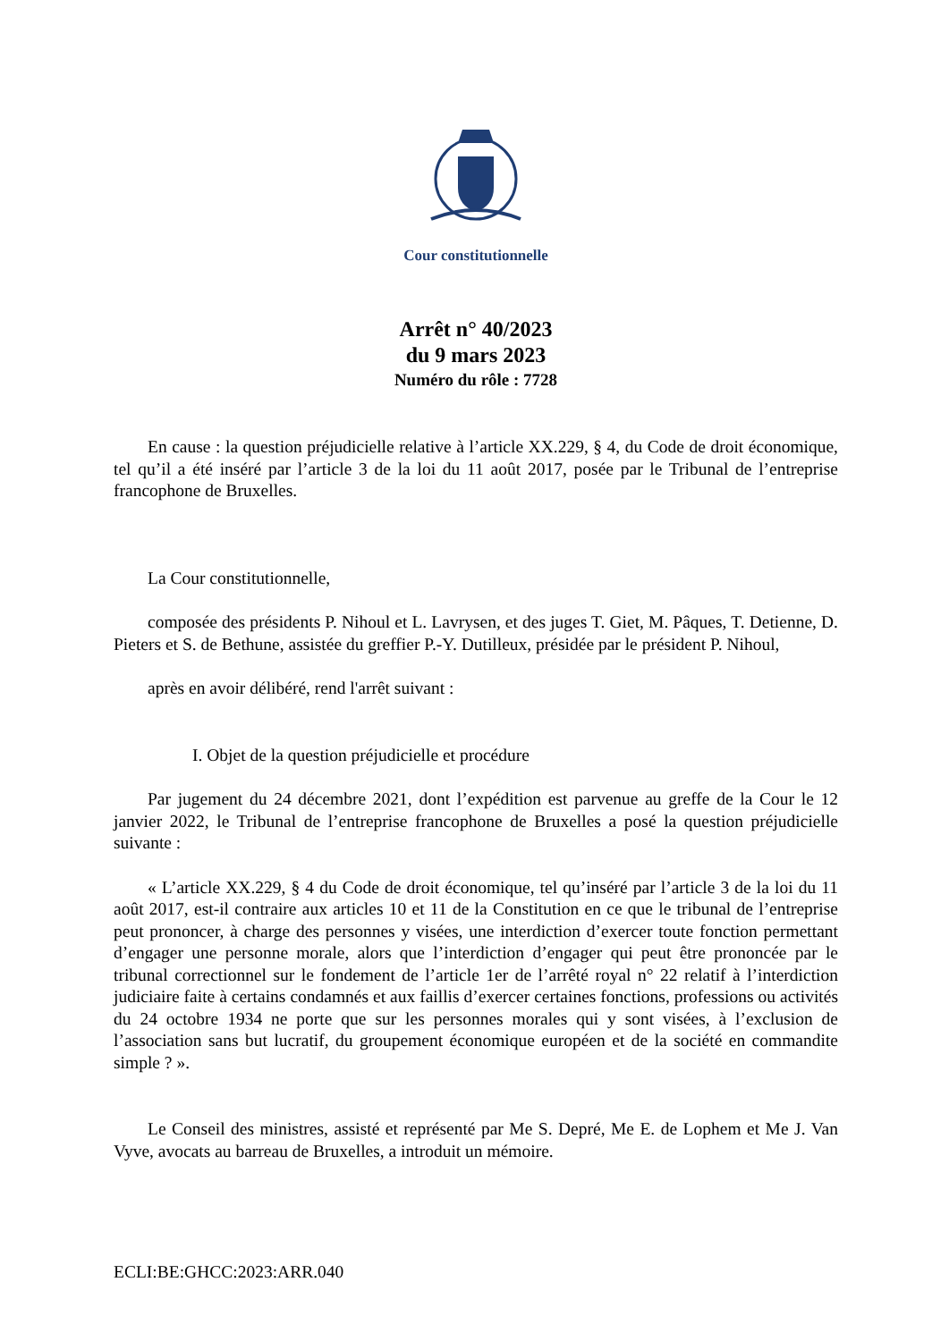Cour constitutionnelle
Arrêt n° 40/2023
du 9 mars 2023
Numéro du rôle : 7728
En cause : la question préjudicielle relative à l’article XX.229, § 4, du Code de droit économique, tel qu’il a été inséré par l’article 3 de la loi du 11 août 2017, posée par le Tribunal de l’entreprise francophone de Bruxelles.
La Cour constitutionnelle,
composée des présidents P. Nihoul et L. Lavrysen, et des juges T. Giet, M. Pâques, T. Detienne, D. Pieters et S. de Bethune, assistée du greffier P.-Y. Dutilleux, présidée par le président P. Nihoul,
après en avoir délibéré, rend l'arrêt suivant :
I. Objet de la question préjudicielle et procédure
Par jugement du 24 décembre 2021, dont l’expédition est parvenue au greffe de la Cour le 12 janvier 2022, le Tribunal de l’entreprise francophone de Bruxelles a posé la question préjudicielle suivante :
« L’article XX.229, § 4 du Code de droit économique, tel qu’inséré par l’article 3 de la loi du 11 août 2017, est-il contraire aux articles 10 et 11 de la Constitution en ce que le tribunal de l’entreprise peut prononcer, à charge des personnes y visées, une interdiction d’exercer toute fonction permettant d’engager une personne morale, alors que l’interdiction d’engager qui peut être prononcée par le tribunal correctionnel sur le fondement de l’article 1er de l’arrêté royal n° 22 relatif à l’interdiction judiciaire faite à certains condamnés et aux faillis d’exercer certaines fonctions, professions ou activités du 24 octobre 1934 ne porte que sur les personnes morales qui y sont visées, à l’exclusion de l’association sans but lucratif, du groupement économique européen et de la société en commandite simple ? ».
Le Conseil des ministres, assisté et représenté par Me S. Depré, Me E. de Lophem et Me J. Van Vyve, avocats au barreau de Bruxelles, a introduit un mémoire.
ECLI:BE:GHCC:2023:ARR.040